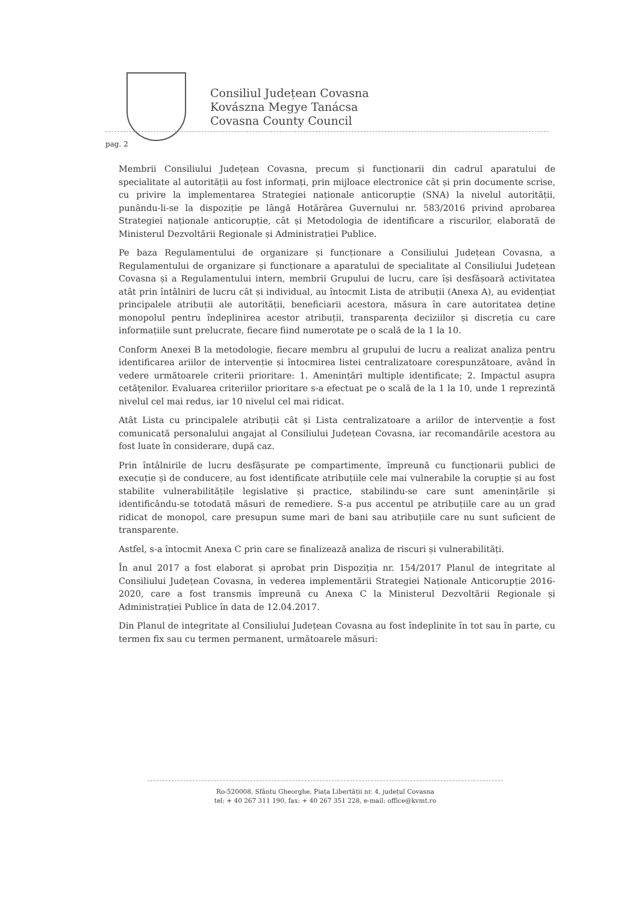Consiliul Județean Covasna
Kovászna Megye Tanácsa
Covasna County Council
pag. 2
Membrii Consiliului Județean Covasna, precum și funcționarii din cadrul aparatului de specialitate al autorității au fost informați, prin mijloace electronice cât și prin documente scrise, cu privire la implementarea Strategiei naționale anticorupție (SNA) la nivelul autorității, punându-li-se la dispoziție pe lângă Hotărârea Guvernului nr. 583/2016 privind aprobarea Strategiei naționale anticorupție, cât și Metodologia de identificare a riscurilor, elaborată de Ministerul Dezvoltării Regionale și Administrației Publice.
Pe baza Regulamentului de organizare și funcționare a Consiliului Județean Covasna, a Regulamentului de organizare și funcționare a aparatului de specialitate al Consiliului Județean Covasna și a Regulamentului intern, membrii Grupului de lucru, care își desfășoară activitatea atât prin întâlniri de lucru cât și individual, au întocmit Lista de atribuții (Anexa A), au evidențiat principalele atribuții ale autorității, beneficiarii acestora, măsura în care autoritatea deține monopolul pentru îndeplinirea acestor atribuții, transparența deciziilor și discreția cu care informațiile sunt prelucrate, fiecare fiind numerotate pe o scală de la 1 la 10.
Conform Anexei B la metodologie, fiecare membru al grupului de lucru a realizat analiza pentru identificarea ariilor de intervenție și întocmirea listei centralizatoare corespunzătoare, având în vedere următoarele criterii prioritare: 1. Amenințări multiple identificate; 2. Impactul asupra cetățenilor. Evaluarea criteriilor prioritare s-a efectuat pe o scală de la 1 la 10, unde 1 reprezintă nivelul cel mai redus, iar 10 nivelul cel mai ridicat.
Atât Lista cu principalele atribuții cât și Lista centralizatoare a ariilor de intervenție a fost comunicată personalului angajat al Consiliului Județean Covasna, iar recomandările acestora au fost luate în considerare, după caz.
Prin întâlnirile de lucru desfășurate pe compartimente, împreună cu funcționarii publici de execuție și de conducere, au fost identificate atribuțiile cele mai vulnerabile la corupție și au fost stabilite vulnerabilitățile legislative și practice, stabilindu-se care sunt amenințările și identificându-se totodată măsuri de remediere. S-a pus accentul pe atribuțiile care au un grad ridicat de monopol, care presupun sume mari de bani sau atribuțiile care nu sunt suficient de transparente.
Astfel, s-a întocmit Anexa C prin care se finalizează analiza de riscuri și vulnerabilități.
În anul 2017 a fost elaborat și aprobat prin Dispoziția nr. 154/2017 Planul de integritate al Consiliului Județean Covasna, în vederea implementării Strategiei Naționale Anticorupție 2016-2020, care a fost transmis împreună cu Anexa C la Ministerul Dezvoltării Regionale și Administrației Publice în data de 12.04.2017.
Din Planul de integritate al Consiliului Județean Covasna au fost îndeplinite în tot sau în parte, cu termen fix sau cu termen permanent, următoarele măsuri:
Ro-520008, Sfântu Gheorghe, Piața Libertății nr. 4, județul Covasna
tel: + 40 267 311 190, fax: + 40 267 351 228, e-mail: office@kvmt.ro